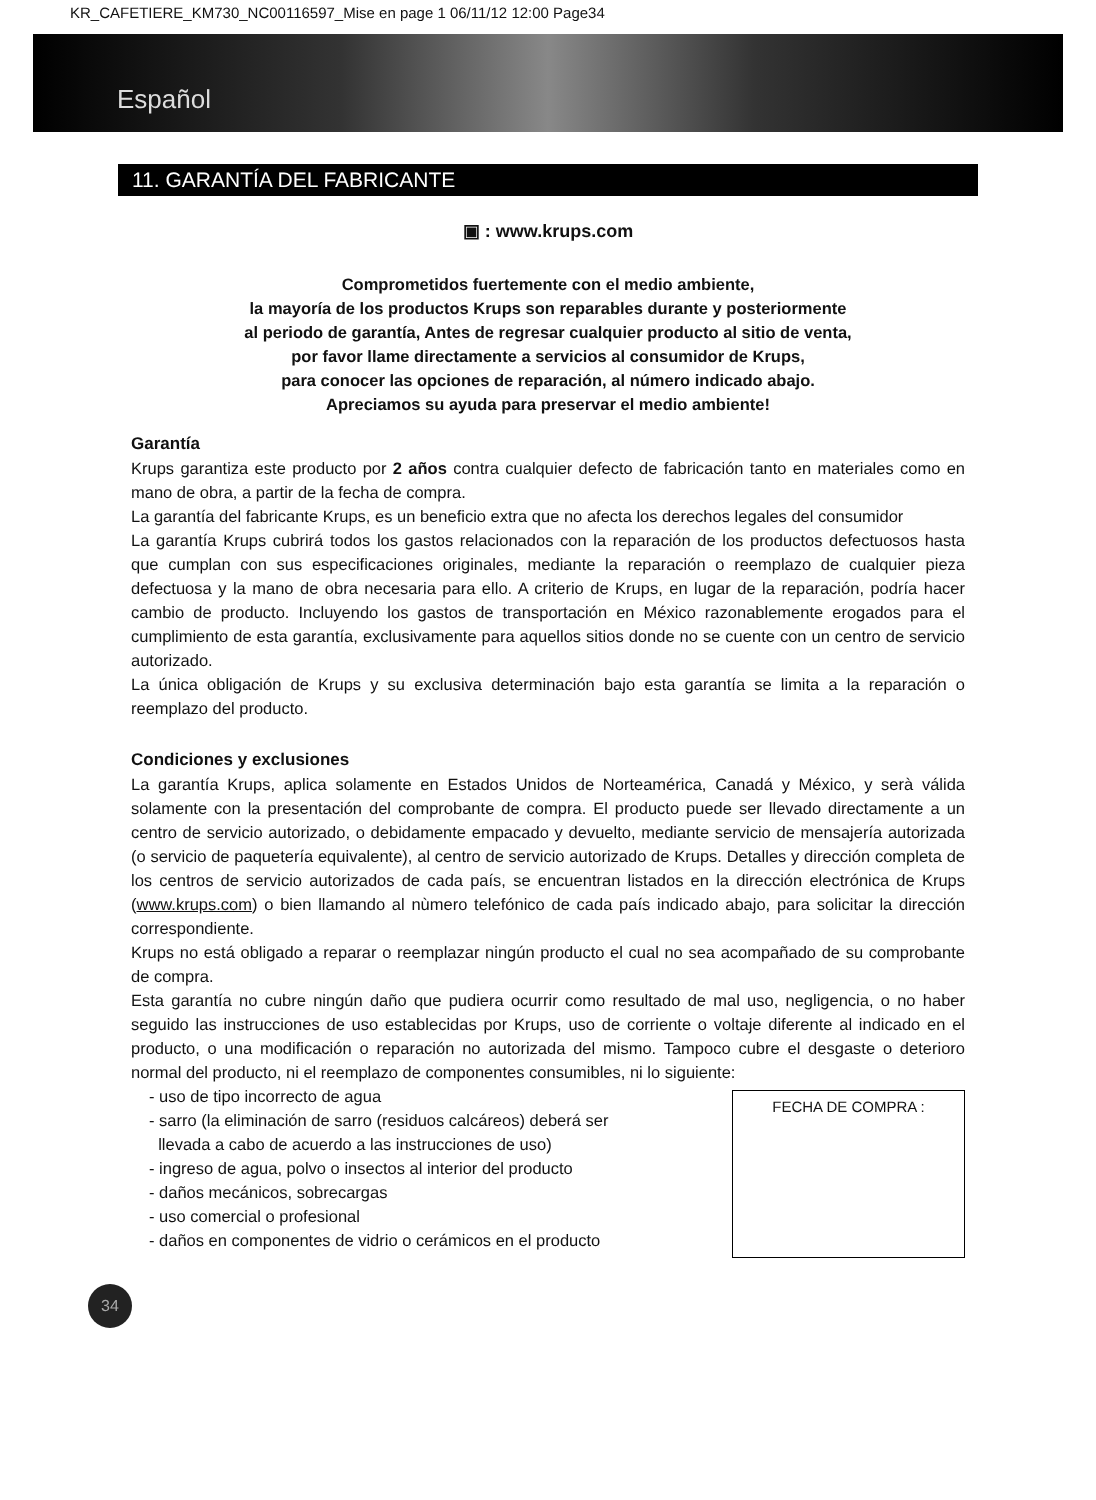KR_CAFETIERE_KM730_NC00116597_Mise en page 1 06/11/12 12:00 Page34
Español
11. GARANTÍA DEL FABRICANTE
▣ : www.krups.com
Comprometidos fuertemente con el medio ambiente,
la mayoría de los productos Krups son reparables durante y posteriormente
al periodo de garantía, Antes de regresar cualquier producto al sitio de venta,
por favor llame directamente a servicios al consumidor de Krups,
para conocer las opciones de reparación, al número indicado abajo.
Apreciamos su ayuda para preservar el medio ambiente!
Garantía
Krups garantiza este producto por 2 años contra cualquier defecto de fabricación tanto en materiales como en mano de obra, a partir de la fecha de compra.
La garantía del fabricante Krups, es un beneficio extra que no afecta los derechos legales del consumidor
La garantía Krups cubrirá todos los gastos relacionados con la reparación de los productos defectuosos hasta que cumplan con sus especificaciones originales, mediante la reparación o reemplazo de cualquier pieza defectuosa y la mano de obra necesaria para ello. A criterio de Krups, en lugar de la reparación, podría hacer cambio de producto. Incluyendo los gastos de transportación en México razonablemente erogados para el cumplimiento de esta garantía, exclusivamente para aquellos sitios donde no se cuente con un centro de servicio autorizado.
La única obligación de Krups y su exclusiva determinación bajo esta garantía se limita a la reparación o reemplazo del producto.
Condiciones y exclusiones
La garantía Krups, aplica solamente en Estados Unidos de Norteamérica, Canadá y México, y serà válida solamente con la presentación del comprobante de compra. El producto puede ser llevado directamente a un centro de servicio autorizado, o debidamente empacado y devuelto, mediante servicio de mensajería autorizada (o servicio de paquetería equivalente), al centro de servicio autorizado de Krups. Detalles y dirección completa de los centros de servicio autorizados de cada país, se encuentran listados en la dirección electrónica de Krups (www.krups.com) o bien llamando al nùmero telefónico de cada país indicado abajo, para solicitar la dirección correspondiente.
Krups no está obligado a reparar o reemplazar ningún producto el cual no sea acompañado de su comprobante de compra.
Esta garantía no cubre ningún daño que pudiera ocurrir como resultado de mal uso, negligencia, o no haber seguido las instrucciones de uso establecidas por Krups, uso de corriente o voltaje diferente al indicado en el producto, o una modificación o reparación no autorizada del mismo. Tampoco cubre el desgaste o deterioro normal del producto, ni el reemplazo de componentes consumibles, ni lo siguiente:
- uso de tipo incorrecto de agua
- sarro (la eliminación de sarro (residuos calcáreos) deberá ser
llevada a cabo de acuerdo a las instrucciones de uso)
- ingreso de agua, polvo o insectos al interior del producto
- daños mecánicos, sobrecargas
- uso comercial o profesional
- daños en componentes de vidrio o cerámicos en el producto
FECHA DE COMPRA :
34